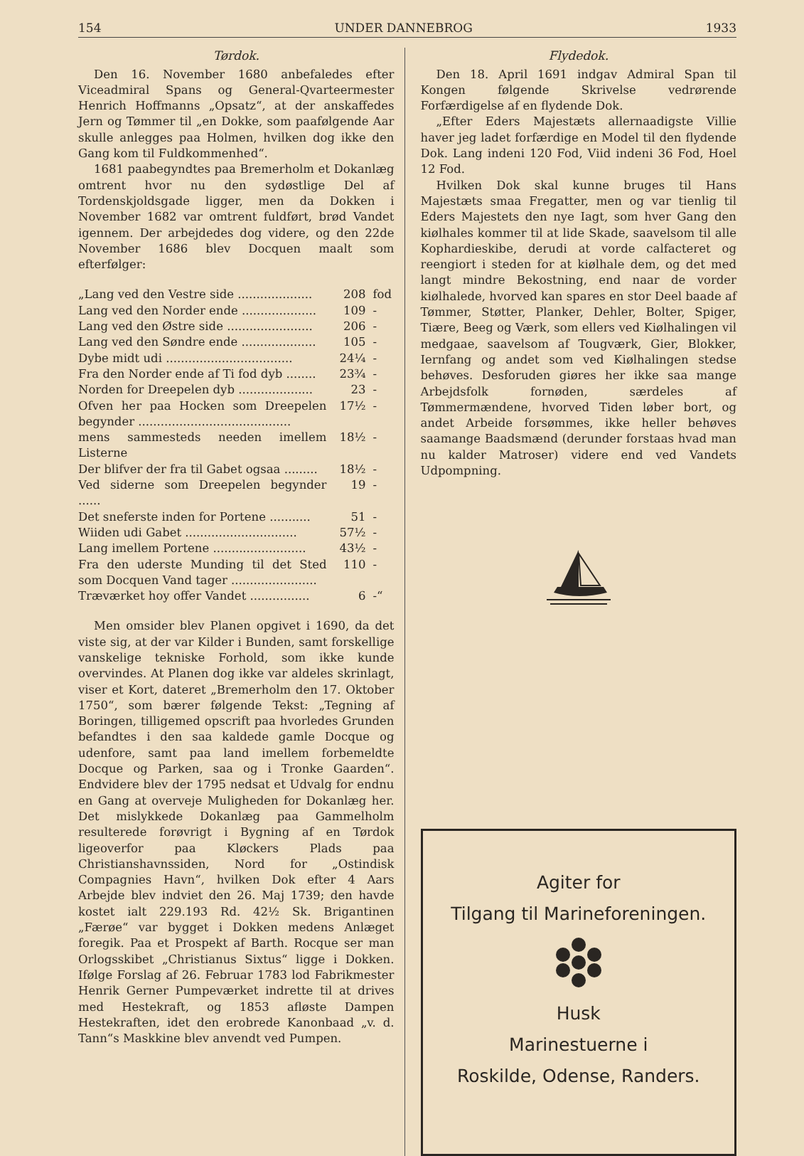154 UNDER DANNEBROG 1933
Tørdok.
Den 16. November 1680 anbefaledes efter Viceadmiral Spans og General-Qvarteermester Henrich Hoffmanns „Opsatz“, at der anskaffedes Jern og Tømmer til „en Dokke, som paafølgende Aar skulle anlegges paa Holmen, hvilken dog ikke den Gang kom til Fuldkommenhed“.
1681 paabegyndtes paa Bremerholm et Dokanlæg omtrent hvor nu den sydøstlige Del af Tordenskjoldsgade ligger, men da Dokken i November 1682 var omtrent fuldført, brød Vandet igennem. Der arbejdedes dog videre, og den 22de November 1686 blev Docquen maalt som efterfølger:
| „Lang ved den Vestre side .................... | 208 | fod |
| Lang ved den Norder ende .................... | 109 | - |
| Lang ved den Østre side ....................... | 206 | - |
| Lang ved den Søndre ende .................... | 105 | - |
| Dybe midt udi .................................. | 24¼ | - |
| Fra den Norder ende af Ti fod dyb ........ | 23¾ | - |
| Norden for Dreepelen dyb .................... | 23 | - |
| Ofven her paa Hocken som Dreepelen begynder ......................................... | 17½ | - |
| mens sammesteds needen imellem Listerne | 18½ | - |
| Der blifver der fra til Gabet ogsaa ......... | 18½ | - |
| Ved siderne som Dreepelen begynder ...... | 19 | - |
| Det sneferste inden for Portene ........... | 51 | - |
| Wiiden udi Gabet .............................. | 57½ | - |
| Lang imellem Portene ......................... | 43½ | - |
| Fra den uderste Munding til det Sted som Docquen Vand tager ....................... | 110 | - |
| Træværket hoy offer Vandet ................ | 6 | -“ |
Men omsider blev Planen opgivet i 1690, da det viste sig, at der var Kilder i Bunden, samt forskellige vanskelige tekniske Forhold, som ikke kunde overvindes. At Planen dog ikke var aldeles skrinlagt, viser et Kort, dateret „Bremerholm den 17. Oktober 1750“, som bærer følgende Tekst: „Tegning af Boringen, tilligemed opscrift paa hvorledes Grunden befandtes i den saa kaldede gamle Docque og udenfore, samt paa land imellem forbemeldte Docque og Parken, saa og i Tronke Gaarden“. Endvidere blev der 1795 nedsat et Udvalg for endnu en Gang at overveje Muligheden for Dokanlæg her. Det mislykkede Dokanlæg paa Gammelholm resulterede forøvrigt i Bygning af en Tørdok ligeoverfor paa Kløckers Plads paa Christianshavnssiden, Nord for „Ostindisk Compagnies Havn“, hvilken Dok efter 4 Aars Arbejde blev indviet den 26. Maj 1739; den havde kostet ialt 229.193 Rd. 42½ Sk. Brigantinen „Færøe“ var bygget i Dokken medens Anlæget foregik. Paa et Prospekt af Barth. Rocque ser man Orlogsskibet „Christianus Sixtus“ ligge i Dokken. Ifølge Forslag af 26. Februar 1783 lod Fabrikmester Henrik Gerner Pumpeværket indrette til at drives med Hestekraft, og 1853 afløste Dampen Hestekraften, idet den erobrede Kanonbaad „v. d. Tann“s Maskkine blev anvendt ved Pumpen.
Flydedok.
Den 18. April 1691 indgav Admiral Span til Kongen følgende Skrivelse vedrørende Forfærdigelse af en flydende Dok.
„Efter Eders Majestæts allernaadigste Villie haver jeg ladet forfærdige en Model til den flydende Dok. Lang indeni 120 Fod, Viid indeni 36 Fod, Hoel 12 Fod.
Hvilken Dok skal kunne bruges til Hans Majestæts smaa Fregatter, men og var tienlig til Eders Majestets den nye Iagt, som hver Gang den kiølhales kommer til at lide Skade, saavelsom til alle Kophardieskibe, derudi at vorde calfacteret og reengiort i steden for at kiølhale dem, og det med langt mindre Bekostning, end naar de vorder kiølhalede, hvorved kan spares en stor Deel baade af Tømmer, Støtter, Planker, Dehler, Bolter, Spiger, Tiære, Beeg og Værk, som ellers ved Kiølhalingen vil medgaae, saavelsom af Tougværk, Gier, Blokker, Iernfang og andet som ved Kiølhalingen stedse behøves. Desforuden giøres her ikke saa mange Arbejdsfolk fornøden, særdeles af Tømmermændene, hvorved Tiden løber bort, og andet Arbeide forsømmes, ikke heller behøves saamange Baadsmænd (derunder forstaas hvad man nu kalder Matroser) videre end ved Vandets Udpompning.
Agiter for
Tilgang til Marineforeningen.
Husk
Marinestuerne i
Roskilde, Odense, Randers.